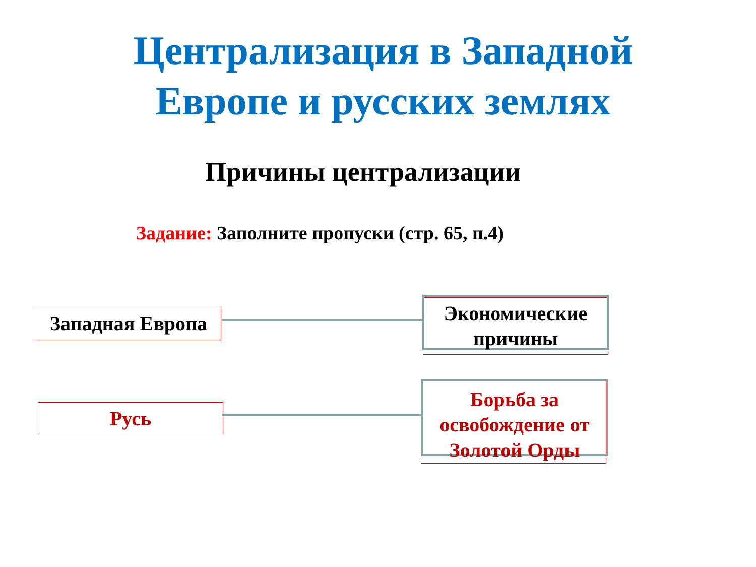Централизация в Западной
Европе и русских землях
Причины централизации
Задание: Заполните пропуски (стр. 65, п.4)
Западная Европа
Экономические причины
Русь
Борьба за освобождение от Золотой Орды